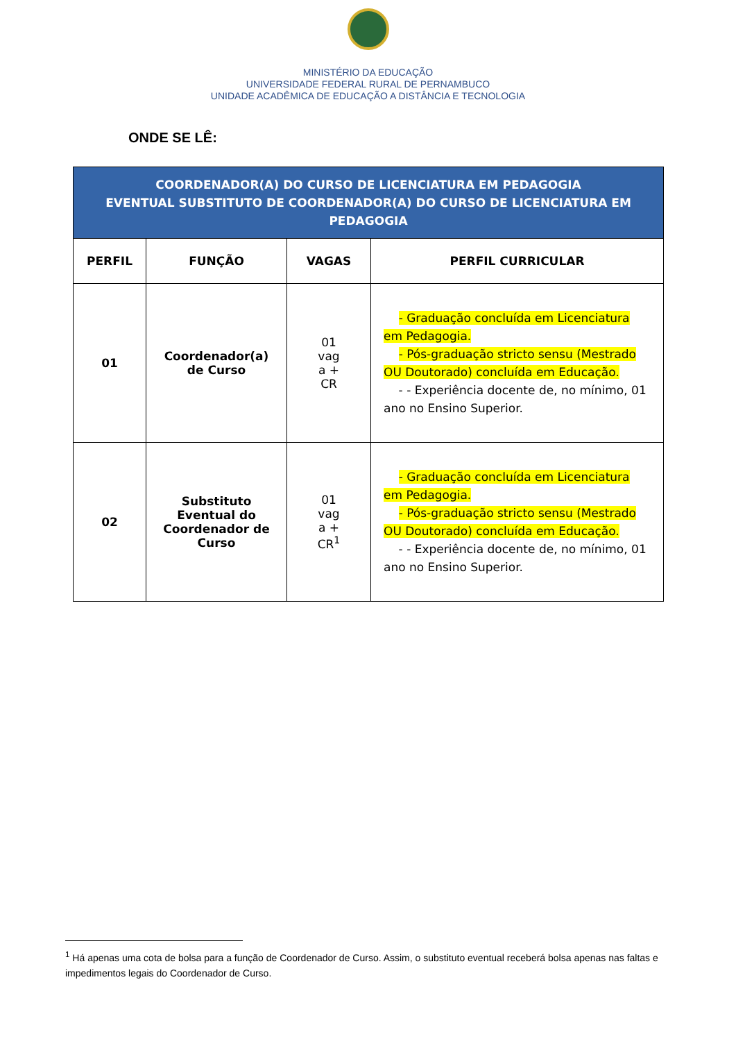MINISTÉRIO DA EDUCAÇÃO
UNIVERSIDADE FEDERAL RURAL DE PERNAMBUCO
UNIDADE ACADÊMICA DE EDUCAÇÃO A DISTÂNCIA E TECNOLOGIA
ONDE SE LÊ:
| COORDENADOR(A) DO CURSO DE LICENCIATURA EM PEDAGOGIA EVENTUAL SUBSTITUTO DE COORDENADOR(A) DO CURSO DE LICENCIATURA EM PEDAGOGIA | | | |
| PERFIL | FUNÇÃO | VAGAS | PERFIL CURRICULAR |
| 01 | Coordenador(a) de Curso | 01 vag a + CR | - Graduação concluída em Licenciatura em Pedagogia. - Pós-graduação stricto sensu (Mestrado OU Doutorado) concluída em Educação. - - Experiência docente de, no mínimo, 01 ano no Ensino Superior. |
| 02 | Substituto Eventual do Coordenador de Curso | 01 vag a + CR<sup>1</sup> | - Graduação concluída em Licenciatura em Pedagogia. - Pós-graduação stricto sensu (Mestrado OU Doutorado) concluída em Educação. - - Experiência docente de, no mínimo, 01 ano no Ensino Superior. |
<sup>1</sup> Há apenas uma cota de bolsa para a função de Coordenador de Curso. Assim, o substituto eventual receberá bolsa apenas nas faltas e impedimentos legais do Coordenador de Curso.